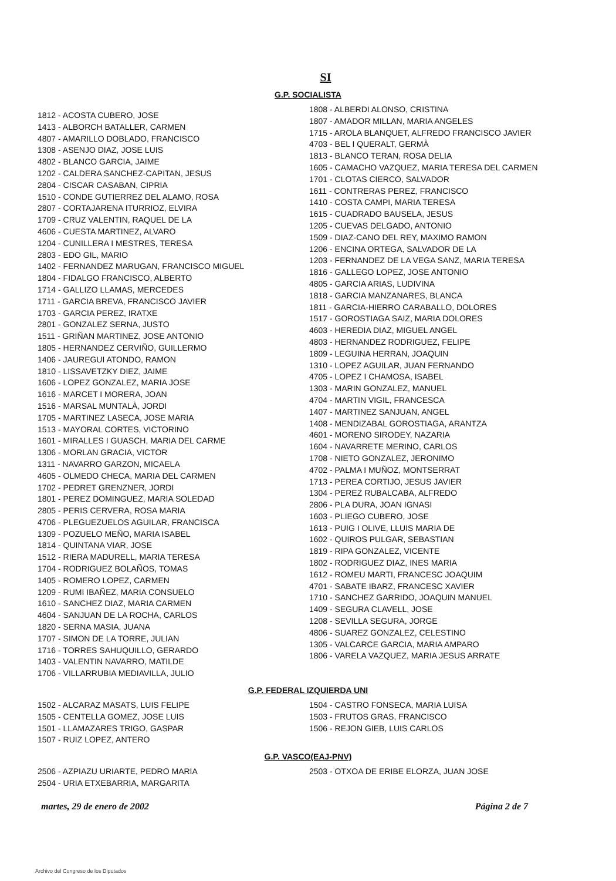SI
G.P. SOCIALISTA
1812 - ACOSTA CUBERO, JOSE
1413 - ALBORCH BATALLER, CARMEN
4807 - AMARILLO DOBLADO, FRANCISCO
1308 - ASENJO DIAZ, JOSE LUIS
4802 - BLANCO GARCIA, JAIME
1202 - CALDERA SANCHEZ-CAPITAN, JESUS
2804 - CISCAR CASABAN, CIPRIA
1510 - CONDE GUTIERREZ DEL ALAMO, ROSA
2807 - CORTAJARENA ITURRIOZ, ELVIRA
1709 - CRUZ VALENTIN, RAQUEL DE LA
4606 - CUESTA MARTINEZ, ALVARO
1204 - CUNILLERA I MESTRES, TERESA
2803 - EDO GIL, MARIO
1402 - FERNANDEZ MARUGAN, FRANCISCO MIGUEL
1804 - FIDALGO FRANCISCO, ALBERTO
1714 - GALLIZO LLAMAS, MERCEDES
1711 - GARCIA BREVA, FRANCISCO JAVIER
1703 - GARCIA PEREZ, IRATXE
2801 - GONZALEZ SERNA, JUSTO
1511 - GRIÑAN MARTINEZ, JOSE ANTONIO
1805 - HERNANDEZ CERVIÑO, GUILLERMO
1406 - JAUREGUI ATONDO, RAMON
1810 - LISSAVETZKY DIEZ, JAIME
1606 - LOPEZ GONZALEZ, MARIA JOSE
1616 - MARCET I MORERA, JOAN
1516 - MARSAL MUNTALÀ, JORDI
1705 - MARTINEZ LASECA, JOSE MARIA
1513 - MAYORAL CORTES, VICTORINO
1601 - MIRALLES I GUASCH, MARIA DEL CARME
1306 - MORLAN GRACIA, VICTOR
1311 - NAVARRO GARZON, MICAELA
4605 - OLMEDO CHECA, MARIA DEL CARMEN
1702 - PEDRET GRENZNER, JORDI
1801 - PEREZ DOMINGUEZ, MARIA SOLEDAD
2805 - PERIS CERVERA, ROSA MARIA
4706 - PLEGUEZUELOS AGUILAR, FRANCISCA
1309 - POZUELO MEÑO, MARIA ISABEL
1814 - QUINTANA VIAR, JOSE
1512 - RIERA MADURELL, MARIA TERESA
1704 - RODRIGUEZ BOLAÑOS, TOMAS
1405 - ROMERO LOPEZ, CARMEN
1209 - RUMI IBAÑEZ, MARIA CONSUELO
1610 - SANCHEZ DIAZ, MARIA CARMEN
4604 - SANJUAN DE LA ROCHA, CARLOS
1820 - SERNA MASIA, JUANA
1707 - SIMON DE LA TORRE, JULIAN
1716 - TORRES SAHUQUILLO, GERARDO
1403 - VALENTIN NAVARRO, MATILDE
1706 - VILLARRUBIA MEDIAVILLA, JULIO
1808 - ALBERDI ALONSO, CRISTINA
1807 - AMADOR MILLAN, MARIA ANGELES
1715 - AROLA BLANQUET, ALFREDO FRANCISCO JAVIER
4703 - BEL I QUERALT, GERMÀ
1813 - BLANCO TERAN, ROSA DELIA
1605 - CAMACHO VAZQUEZ, MARIA TERESA DEL CARMEN
1701 - CLOTAS CIERCO, SALVADOR
1611 - CONTRERAS PEREZ, FRANCISCO
1410 - COSTA CAMPI, MARIA TERESA
1615 - CUADRADO BAUSELA, JESUS
1205 - CUEVAS DELGADO, ANTONIO
1509 - DIAZ-CANO DEL REY, MAXIMO RAMON
1206 - ENCINA ORTEGA, SALVADOR DE LA
1203 - FERNANDEZ DE LA VEGA SANZ, MARIA TERESA
1816 - GALLEGO LOPEZ, JOSE ANTONIO
4805 - GARCIA ARIAS, LUDIVINA
1818 - GARCIA MANZANARES, BLANCA
1811 - GARCIA-HIERRO CARABALLO, DOLORES
1517 - GOROSTIAGA SAIZ, MARIA DOLORES
4603 - HEREDIA DIAZ, MIGUEL ANGEL
4803 - HERNANDEZ RODRIGUEZ, FELIPE
1809 - LEGUINA HERRAN, JOAQUIN
1310 - LOPEZ AGUILAR, JUAN FERNANDO
4705 - LOPEZ I CHAMOSA, ISABEL
1303 - MARIN GONZALEZ, MANUEL
4704 - MARTIN VIGIL, FRANCESCA
1407 - MARTINEZ SANJUAN, ANGEL
1408 - MENDIZABAL GOROSTIAGA, ARANTZA
4601 - MORENO SIRODEY, NAZARIA
1604 - NAVARRETE MERINO, CARLOS
1708 - NIETO GONZALEZ, JERONIMO
4702 - PALMA I MUÑOZ, MONTSERRAT
1713 - PEREA CORTIJO, JESUS JAVIER
1304 - PEREZ RUBALCABA, ALFREDO
2806 - PLA DURA, JOAN IGNASI
1603 - PLIEGO CUBERO, JOSE
1613 - PUIG I OLIVE, LLUIS MARIA DE
1602 - QUIROS PULGAR, SEBASTIAN
1819 - RIPA GONZALEZ, VICENTE
1802 - RODRIGUEZ DIAZ, INES MARIA
1612 - ROMEU MARTI, FRANCESC JOAQUIM
4701 - SABATE IBARZ, FRANCESC XAVIER
1710 - SANCHEZ GARRIDO, JOAQUIN MANUEL
1409 - SEGURA CLAVELL, JOSE
1208 - SEVILLA SEGURA, JORGE
4806 - SUAREZ GONZALEZ, CELESTINO
1305 - VALCARCE GARCIA, MARIA AMPARO
1806 - VARELA VAZQUEZ, MARIA JESUS ARRATE
G.P. FEDERAL IZQUIERDA UNI
1502 - ALCARAZ MASATS, LUIS FELIPE
1505 - CENTELLA GOMEZ, JOSE LUIS
1501 - LLAMAZARES TRIGO, GASPAR
1507 - RUIZ LOPEZ, ANTERO
1504 - CASTRO FONSECA, MARIA LUISA
1503 - FRUTOS GRAS, FRANCISCO
1506 - REJON GIEB, LUIS CARLOS
G.P. VASCO(EAJ-PNV)
2506 - AZPIAZU URIARTE, PEDRO MARIA
2504 - URIA ETXEBARRIA, MARGARITA
2503 - OTXOA DE ERIBE ELORZA, JUAN JOSE
martes, 29 de enero de 2002 Página 2 de 7
Archivo del Congreso de los Diputados